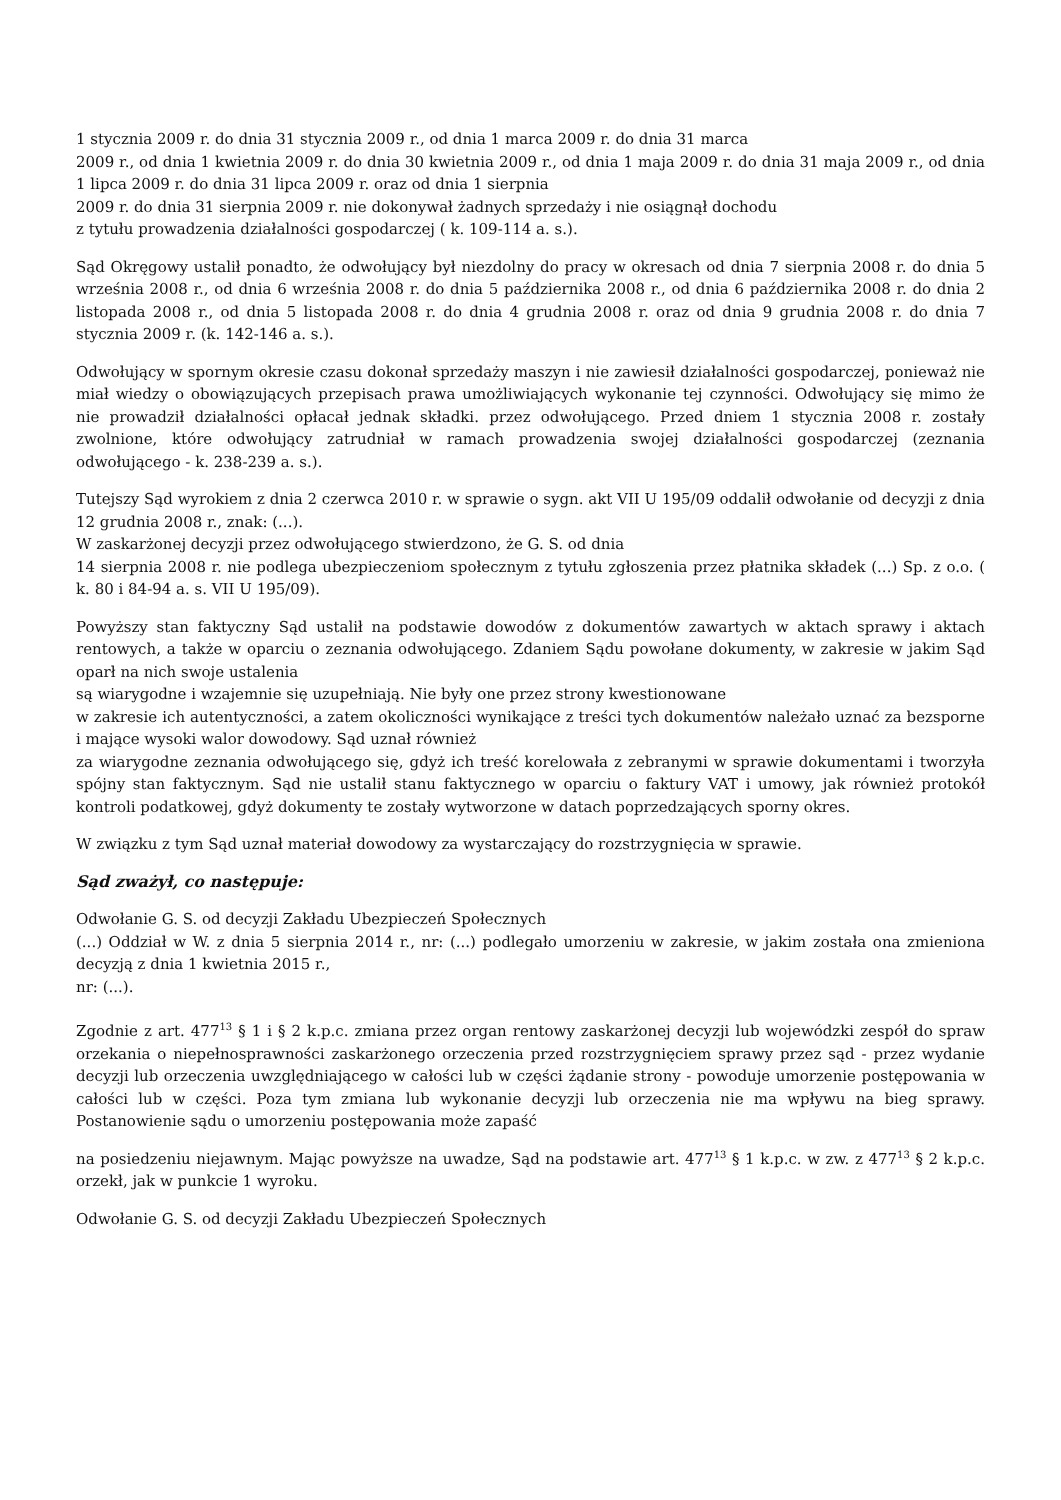1 stycznia 2009 r. do dnia 31 stycznia 2009 r., od dnia 1 marca 2009 r. do dnia 31 marca
2009 r., od dnia 1 kwietnia 2009 r. do dnia 30 kwietnia 2009 r., od dnia 1 maja 2009 r. do dnia 31 maja 2009 r., od dnia 1 lipca 2009 r. do dnia 31 lipca 2009 r. oraz od dnia 1 sierpnia
2009 r. do dnia 31 sierpnia 2009 r. nie dokonywał żadnych sprzedaży i nie osiągnął dochodu
z tytułu prowadzenia działalności gospodarczej ( k. 109-114 a. s.).
Sąd Okręgowy ustalił ponadto, że odwołujący był niezdolny do pracy w okresach od dnia 7 sierpnia 2008 r. do dnia 5 września 2008 r., od dnia 6 września 2008 r. do dnia 5 października 2008 r., od dnia 6 października 2008 r. do dnia 2 listopada 2008 r., od dnia 5 listopada 2008 r. do dnia 4 grudnia 2008 r. oraz od dnia 9 grudnia 2008 r. do dnia 7 stycznia 2009 r. (k. 142-146 a. s.).
Odwołujący w spornym okresie czasu dokonał sprzedaży maszyn i nie zawiesił działalności gospodarczej, ponieważ nie miał wiedzy o obowiązujących przepisach prawa umożliwiających wykonanie tej czynności. Odwołujący się mimo że nie prowadził działalności opłacał jednak składki. przez odwołującego. Przed dniem 1 stycznia 2008 r. zostały zwolnione, które odwołujący zatrudniał w ramach prowadzenia swojej działalności gospodarczej (zeznania odwołującego - k. 238-239 a. s.).
Tutejszy Sąd wyrokiem z dnia 2 czerwca 2010 r. w sprawie o sygn. akt VII U 195/09 oddalił odwołanie od decyzji z dnia 12 grudnia 2008 r., znak: (...).
W zaskarżonej decyzji przez odwołującego stwierdzono, że G. S. od dnia
14 sierpnia 2008 r. nie podlega ubezpieczeniom społecznym z tytułu zgłoszenia przez płatnika składek (...) Sp. z o.o. ( k. 80 i 84-94 a. s. VII U 195/09).
Powyższy stan faktyczny Sąd ustalił na podstawie dowodów z dokumentów zawartych w aktach sprawy i aktach rentowych, a także w oparciu o zeznania odwołującego. Zdaniem Sądu powołane dokumenty, w zakresie w jakim Sąd oparł na nich swoje ustalenia
są wiarygodne i wzajemnie się uzupełniają. Nie były one przez strony kwestionowane
w zakresie ich autentyczności, a zatem okoliczności wynikające z treści tych dokumentów należało uznać za bezsporne i mające wysoki walor dowodowy. Sąd uznał również
za wiarygodne zeznania odwołującego się, gdyż ich treść korelowała z zebranymi w sprawie dokumentami i tworzyła spójny stan faktycznym. Sąd nie ustalił stanu faktycznego w oparciu o faktury VAT i umowy, jak również protokół kontroli podatkowej, gdyż dokumenty te zostały wytworzone w datach poprzedzających sporny okres.
W związku z tym Sąd uznał materiał dowodowy za wystarczający do rozstrzygnięcia w sprawie.
Sąd zważył, co następuje:
Odwołanie G. S. od decyzji Zakładu Ubezpieczeń Społecznych
(...) Oddział w W. z dnia 5 sierpnia 2014 r., nr: (...) podlegało umorzeniu w zakresie, w jakim została ona zmieniona decyzją z dnia 1 kwietnia 2015 r.,
nr: (...).
Zgodnie z art. 477<sup>13</sup> § 1 i § 2 k.p.c. zmiana przez organ rentowy zaskarżonej decyzji lub wojewódzki zespół do spraw orzekania o niepełnosprawności zaskarżonego orzeczenia przed rozstrzygnięciem sprawy przez sąd - przez wydanie decyzji lub orzeczenia uwzględniającego w całości lub w części żądanie strony - powoduje umorzenie postępowania w całości lub w części. Poza tym zmiana lub wykonanie decyzji lub orzeczenia nie ma wpływu na bieg sprawy. Postanowienie sądu o umorzeniu postępowania może zapaść
na posiedzeniu niejawnym. Mając powyższe na uwadze, Sąd na podstawie art. 477<sup>13</sup> § 1 k.p.c. w zw. z 477<sup>13</sup> § 2 k.p.c. orzekł, jak w punkcie 1 wyroku.
Odwołanie G. S. od decyzji Zakładu Ubezpieczeń Społecznych